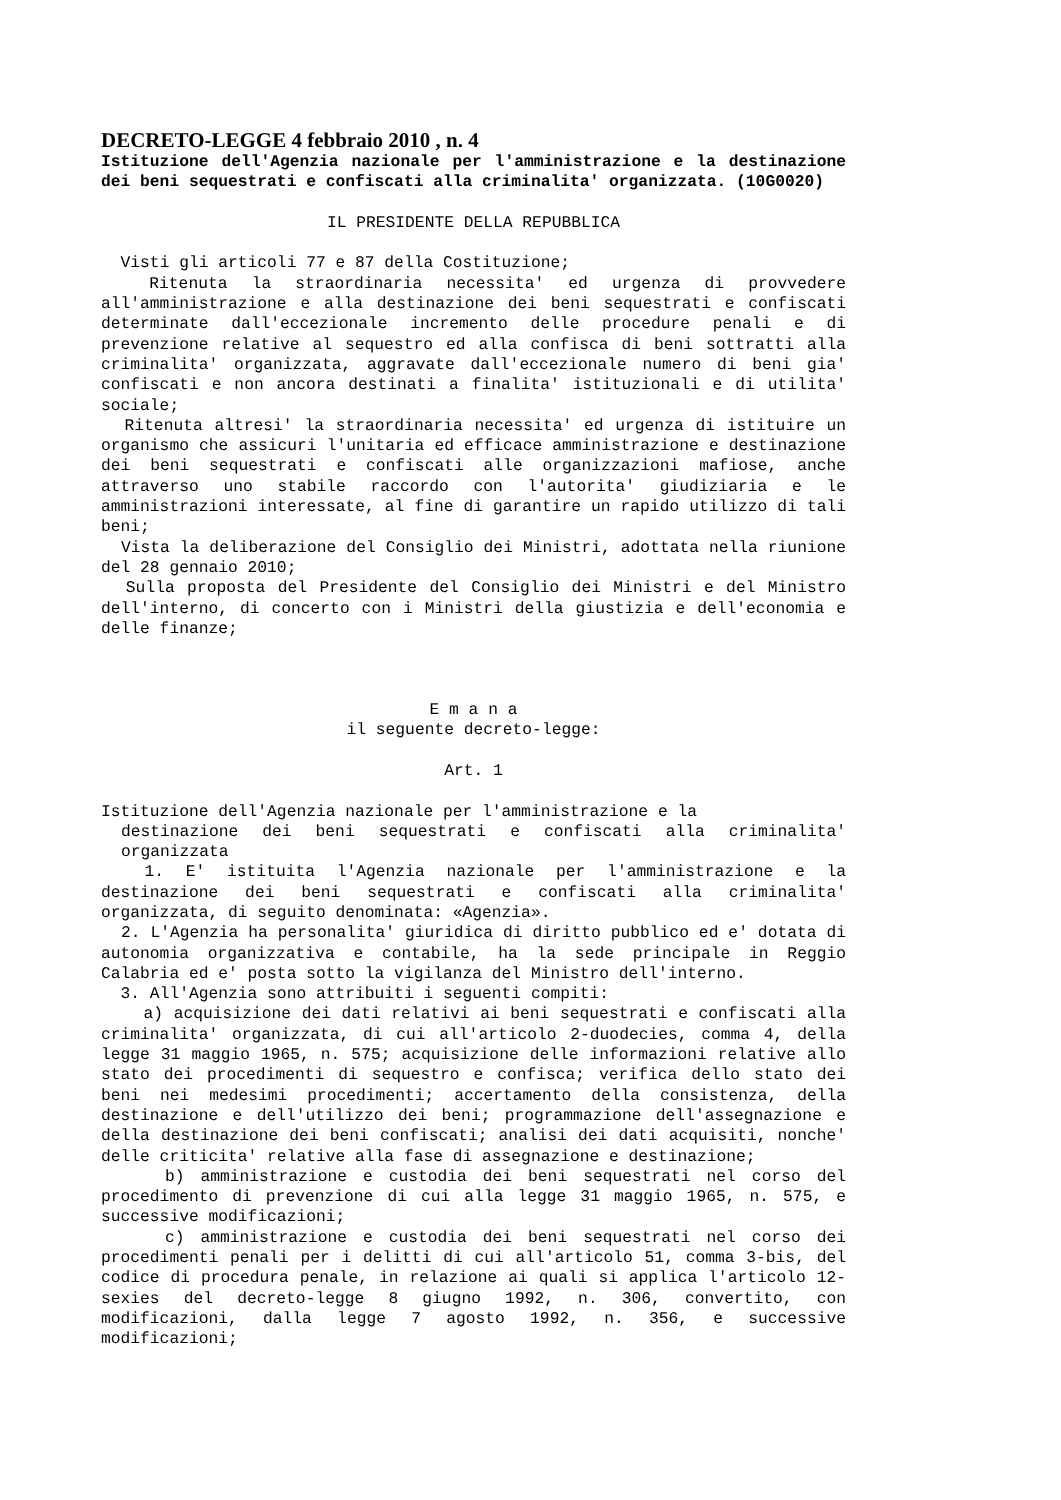DECRETO-LEGGE 4 febbraio 2010 , n. 4
Istituzione dell'Agenzia nazionale per l'amministrazione e la destinazione dei beni sequestrati e confiscati alla criminalita' organizzata. (10G0020)
IL PRESIDENTE DELLA REPUBBLICA
Visti gli articoli 77 e 87 della Costituzione;
Ritenuta la straordinaria necessita' ed urgenza di provvedere all'amministrazione e alla destinazione dei beni sequestrati e confiscati determinate dall'eccezionale incremento delle procedure penali e di prevenzione relative al sequestro ed alla confisca di beni sottratti alla criminalita' organizzata, aggravate dall'eccezionale numero di beni gia' confiscati e non ancora destinati a finalita' istituzionali e di utilita' sociale;
Ritenuta altresi' la straordinaria necessita' ed urgenza di istituire un organismo che assicuri l'unitaria ed efficace amministrazione e destinazione dei beni sequestrati e confiscati alle organizzazioni mafiose, anche attraverso uno stabile raccordo con l'autorita' giudiziaria e le amministrazioni interessate, al fine di garantire un rapido utilizzo di tali beni;
Vista la deliberazione del Consiglio dei Ministri, adottata nella riunione del 28 gennaio 2010;
Sulla proposta del Presidente del Consiglio dei Ministri e del Ministro dell'interno, di concerto con i Ministri della giustizia e dell'economia e delle finanze;
E m a n a
il seguente decreto-legge:
Art. 1
Istituzione dell'Agenzia nazionale per l'amministrazione e la
destinazione dei beni sequestrati e confiscati alla criminalita' organizzata
1. E' istituita l'Agenzia nazionale per l'amministrazione e la destinazione dei beni sequestrati e confiscati alla criminalita' organizzata, di seguito denominata: «Agenzia».
2. L'Agenzia ha personalita' giuridica di diritto pubblico ed e' dotata di autonomia organizzativa e contabile, ha la sede principale in Reggio Calabria ed e' posta sotto la vigilanza del Ministro dell'interno.
3. All'Agenzia sono attribuiti i seguenti compiti:
a) acquisizione dei dati relativi ai beni sequestrati e confiscati alla criminalita' organizzata, di cui all'articolo 2-duodecies, comma 4, della legge 31 maggio 1965, n. 575; acquisizione delle informazioni relative allo stato dei procedimenti di sequestro e confisca; verifica dello stato dei beni nei medesimi procedimenti; accertamento della consistenza, della destinazione e dell'utilizzo dei beni; programmazione dell'assegnazione e della destinazione dei beni confiscati; analisi dei dati acquisiti, nonche' delle criticita' relative alla fase di assegnazione e destinazione;
b) amministrazione e custodia dei beni sequestrati nel corso del procedimento di prevenzione di cui alla legge 31 maggio 1965, n. 575, e successive modificazioni;
c) amministrazione e custodia dei beni sequestrati nel corso dei procedimenti penali per i delitti di cui all'articolo 51, comma 3-bis, del codice di procedura penale, in relazione ai quali si applica l'articolo 12-sexies del decreto-legge 8 giugno 1992, n. 306, convertito, con modificazioni, dalla legge 7 agosto 1992, n. 356, e successive modificazioni;